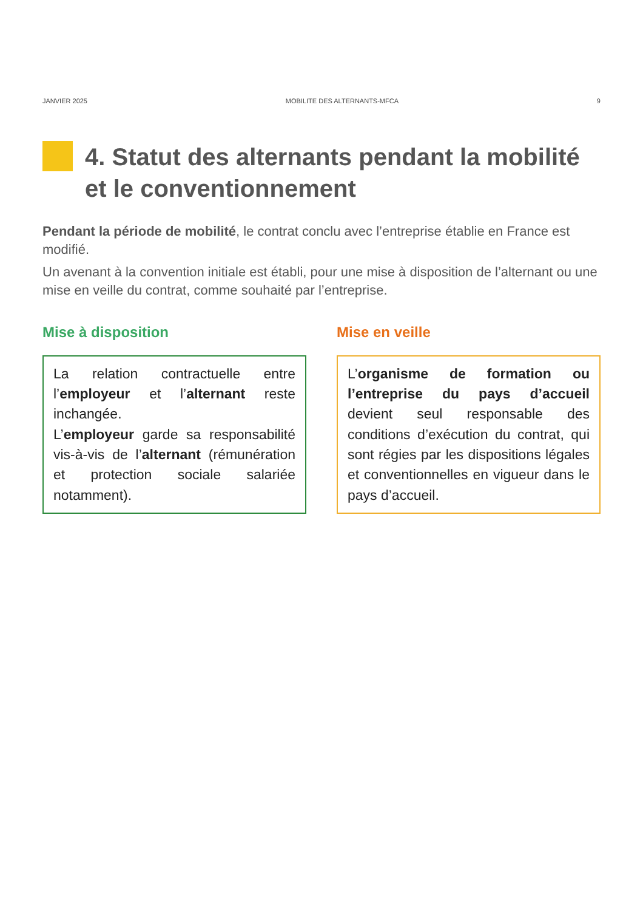JANVIER 2025 MOBILITE DES ALTERNANTS-MFCA 9
4. Statut des alternants pendant la mobilité et le conventionnement
Pendant la période de mobilité, le contrat conclu avec l’entreprise établie en France est modifié.
Un avenant à la convention initiale est établi, pour une mise à disposition de l’alternant ou une mise en veille du contrat, comme souhaité par l’entreprise.
Mise à disposition
La relation contractuelle entre l’employeur et l’alternant reste inchangée.
L’employeur garde sa responsabilité vis-à-vis de l’alternant (rémunération et protection sociale salariée notamment).
Mise en veille
L’organisme de formation ou l’entreprise du pays d’accueil devient seul responsable des conditions d’exécution du contrat, qui sont régies par les dispositions légales et conventionnelles en vigueur dans le pays d’accueil.